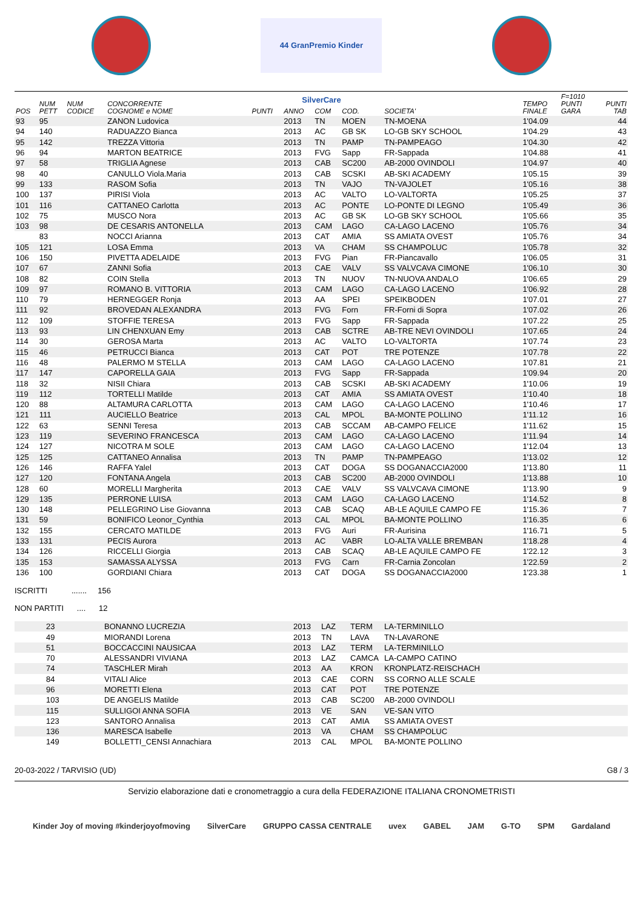44 GranPremio Kinder SilverCare
| POS | NUM PETT | NUM CODICE | CONCORRENTE COGNOME e NOME | PUNTI | ANNO | COM | COD. | SOCIETA' | TEMPO FINALE | F=1010 PUNTI GARA | PUNTI TAB |
| --- | --- | --- | --- | --- | --- | --- | --- | --- | --- | --- | --- |
| 93 | 95 | | ZANON Ludovica | | 2013 | TN | MOEN | TN-MOENA | 1'04.09 | | 44 |
| 94 | 140 | | RADUAZZO Bianca | | 2013 | AC | GB SK | LO-GB SKY SCHOOL | 1'04.29 | | 43 |
| 95 | 142 | | TREZZA Vittoria | | 2013 | TN | PAMP | TN-PAMPEAGO | 1'04.30 | | 42 |
| 96 | 94 | | MARTON BEATRICE | | 2013 | FVG | Sapp | FR-Sappada | 1'04.88 | | 41 |
| 97 | 58 | | TRIGLIA Agnese | | 2013 | CAB | SC200 | AB-2000 OVINDOLI | 1'04.97 | | 40 |
| 98 | 40 | | CANULLO Viola.Maria | | 2013 | CAB | SCSKI | AB-SKI ACADEMY | 1'05.15 | | 39 |
| 99 | 133 | | RASOM Sofia | | 2013 | TN | VAJO | TN-VAJOLET | 1'05.16 | | 38 |
| 100 | 137 | | PIRISI Viola | | 2013 | AC | VALTO | LO-VALTORTA | 1'05.25 | | 37 |
| 101 | 116 | | CATTANEO Carlotta | | 2013 | AC | PONTE | LO-PONTE DI LEGNO | 1'05.49 | | 36 |
| 102 | 75 | | MUSCO Nora | | 2013 | AC | GB SK | LO-GB SKY SCHOOL | 1'05.66 | | 35 |
| 103 | 98 | | DE CESARIS ANTONELLA | | 2013 | CAM | LAGO | CA-LAGO LACENO | 1'05.76 | | 34 |
| | 83 | | NOCCI Arianna | | 2013 | CAT | AMIA | SS AMIATA OVEST | 1'05.76 | | 34 |
| 105 | 121 | | LOSA Emma | | 2013 | VA | CHAM | SS CHAMPOLUC | 1'05.78 | | 32 |
| 106 | 150 | | PIVETTA ADELAIDE | | 2013 | FVG | Pian | FR-Piancavallo | 1'06.05 | | 31 |
| 107 | 67 | | ZANNI Sofia | | 2013 | CAE | VALV | SS VALVCAVA CIMONE | 1'06.10 | | 30 |
| 108 | 82 | | COIN Stella | | 2013 | TN | NUOV | TN-NUOVA ANDALO | 1'06.65 | | 29 |
| 109 | 97 | | ROMANO B. VITTORIA | | 2013 | CAM | LAGO | CA-LAGO LACENO | 1'06.92 | | 28 |
| 110 | 79 | | HERNEGGER Ronja | | 2013 | AA | SPEI | SPEIKBODEN | 1'07.01 | | 27 |
| 111 | 92 | | BROVEDAN ALEXANDRA | | 2013 | FVG | Forn | FR-Forni di Sopra | 1'07.02 | | 26 |
| 112 | 109 | | STOFFIE TERESA | | 2013 | FVG | Sapp | FR-Sappada | 1'07.22 | | 25 |
| 113 | 93 | | LIN CHENXUAN Emy | | 2013 | CAB | SCTRE | AB-TRE NEVI OVINDOLI | 1'07.65 | | 24 |
| 114 | 30 | | GEROSA Marta | | 2013 | AC | VALTO | LO-VALTORTA | 1'07.74 | | 23 |
| 115 | 46 | | PETRUCCI Bianca | | 2013 | CAT | POT | TRE POTENZE | 1'07.78 | | 22 |
| 116 | 48 | | PALERMO M STELLA | | 2013 | CAM | LAGO | CA-LAGO LACENO | 1'07.81 | | 21 |
| 117 | 147 | | CAPORELLA GAIA | | 2013 | FVG | Sapp | FR-Sappada | 1'09.94 | | 20 |
| 118 | 32 | | NISII Chiara | | 2013 | CAB | SCSKI | AB-SKI ACADEMY | 1'10.06 | | 19 |
| 119 | 112 | | TORTELLI Matilde | | 2013 | CAT | AMIA | SS AMIATA OVEST | 1'10.40 | | 18 |
| 120 | 88 | | ALTAMURA CARLOTTA | | 2013 | CAM | LAGO | CA-LAGO LACENO | 1'10.46 | | 17 |
| 121 | 111 | | AUCIELLO Beatrice | | 2013 | CAL | MPOL | BA-MONTE POLLINO | 1'11.12 | | 16 |
| 122 | 63 | | SENNI Teresa | | 2013 | CAB | SCCAM | AB-CAMPO FELICE | 1'11.62 | | 15 |
| 123 | 119 | | SEVERINO FRANCESCA | | 2013 | CAM | LAGO | CA-LAGO LACENO | 1'11.94 | | 14 |
| 124 | 127 | | NICOTRA M SOLE | | 2013 | CAM | LAGO | CA-LAGO LACENO | 1'12.04 | | 13 |
| 125 | 125 | | CATTANEO Annalisa | | 2013 | TN | PAMP | TN-PAMPEAGO | 1'13.02 | | 12 |
| 126 | 146 | | RAFFA Yalel | | 2013 | CAT | DOGA | SS DOGANACCIA2000 | 1'13.80 | | 11 |
| 127 | 120 | | FONTANA Angela | | 2013 | CAB | SC200 | AB-2000 OVINDOLI | 1'13.88 | | 10 |
| 128 | 60 | | MORELLI Margherita | | 2013 | CAE | VALV | SS VALVCAVA CIMONE | 1'13.90 | | 9 |
| 129 | 135 | | PERRONE LUISA | | 2013 | CAM | LAGO | CA-LAGO LACENO | 1'14.52 | | 8 |
| 130 | 148 | | PELLEGRINO Lise Giovanna | | 2013 | CAB | SCAQ | AB-LE AQUILE CAMPO FE | 1'15.36 | | 7 |
| 131 | 59 | | BONIFICO Leonor_Cynthia | | 2013 | CAL | MPOL | BA-MONTE POLLINO | 1'16.35 | | 6 |
| 132 | 155 | | CERCATO MATILDE | | 2013 | FVG | Auri | FR-Aurisina | 1'16.71 | | 5 |
| 133 | 131 | | PECIS Aurora | | 2013 | AC | VABR | LO-ALTA VALLE BREMBAN | 1'18.28 | | 4 |
| 134 | 126 | | RICCELLI Giorgia | | 2013 | CAB | SCAQ | AB-LE AQUILE CAMPO FE | 1'22.12 | | 3 |
| 135 | 153 | | SAMASSA ALYSSA | | 2013 | FVG | Carn | FR-Carnia Zoncolan | 1'22.59 | | 2 |
| 136 | 100 | | GORDIANI Chiara | | 2013 | CAT | DOGA | SS DOGANACCIA2000 | 1'23.38 | | 1 |
ISCRITTI ....... 156
NON PARTITI .... 12
| | 23 | BONANNO LUCREZIA | 2013 | LAZ | TERM | LA-TERMINILLO |
| | 49 | MIORANDI Lorena | 2013 | TN | LAVA | TN-LAVARONE |
| | 51 | BOCCACCINI NAUSICAA | 2013 | LAZ | TERM | LA-TERMINILLO |
| | 70 | ALESSANDRI VIVIANA | 2013 | LAZ | CAMCA | LA-CAMPO CATINO |
| | 74 | TASCHLER Mirah | 2013 | AA | KRON | KRONPLATZ-REISCHACH |
| | 84 | VITALI Alice | 2013 | CAE | CORN | SS CORNO ALLE SCALE |
| | 96 | MORETTI Elena | 2013 | CAT | POT | TRE POTENZE |
| | 103 | DE ANGELIS Matilde | 2013 | CAB | SC200 | AB-2000 OVINDOLI |
| | 115 | SULLIGOI ANNA SOFIA | 2013 | VE | SAN | VE-SAN VITO |
| | 123 | SANTORO Annalisa | 2013 | CAT | AMIA | SS AMIATA OVEST |
| | 136 | MARESCA Isabelle | 2013 | VA | CHAM | SS CHAMPOLUC |
| | 149 | BOLLETTI_CENSI Annachiara | 2013 | CAL | MPOL | BA-MONTE POLLINO |
20-03-2022 / TARVISIO (UD) G8 / 3
Servizio elaborazione dati e cronometraggio a cura della FEDERAZIONE ITALIANA CRONOMETRISTI
Kinder Joy of moving #kinderjoyofmoving SilverCare GRUPPO CASSA CENTRALE uvex GABEL JAM G-TO SPM Gardaland